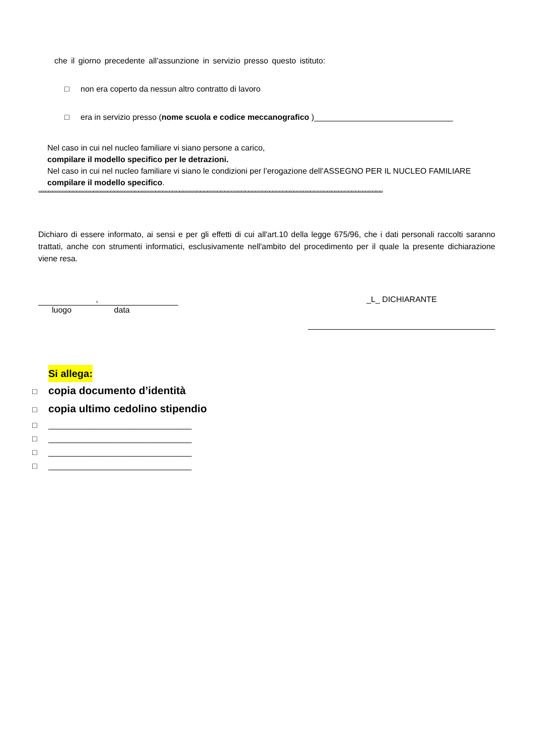che il giorno precedente all’assunzione in servizio presso questo istituto:
□ non era coperto da nessun altro contratto di lavoro
□ era in servizio presso (nome scuola e codice meccanografico )_______________________________
Nel caso in cui nel nucleo familiare vi siano persone a carico,
compilare il modello specifico per le detrazioni.
Nel caso in cui nel nucleo familiare vi siano le condizioni per l’erogazione dell’ASSEGNO PER IL NUCLEO FAMILIARE
compilare il modello specifico.
∞∞∞∞∞∞∞∞∞∞∞∞∞∞∞∞∞∞∞∞∞∞∞∞∞∞∞∞∞∞∞∞∞∞∞∞∞∞∞∞∞∞∞∞∞∞∞∞∞∞∞∞∞∞∞∞∞∞∞∞∞∞∞∞∞∞∞∞∞∞∞∞∞∞∞∞∞∞∞∞∞∞∞∞∞∞∞∞∞∞∞∞∞∞∞∞∞∞∞∞
Dichiaro di essere informato, ai sensi e per gli effetti di cui all'art.10 della legge 675/96, che i dati personali raccolti saranno trattati, anche con strumenti informatici, esclusivamente nell'ambito del procedimento per il quale la presente dichiarazione viene resa.
,
luogo data
_L_ DICHIARANTE
Si allega:
□ copia documento d’identità
□ copia ultimo cedolino stipendio
□ ________________________________
□ ________________________________
□ ________________________________
□ ________________________________